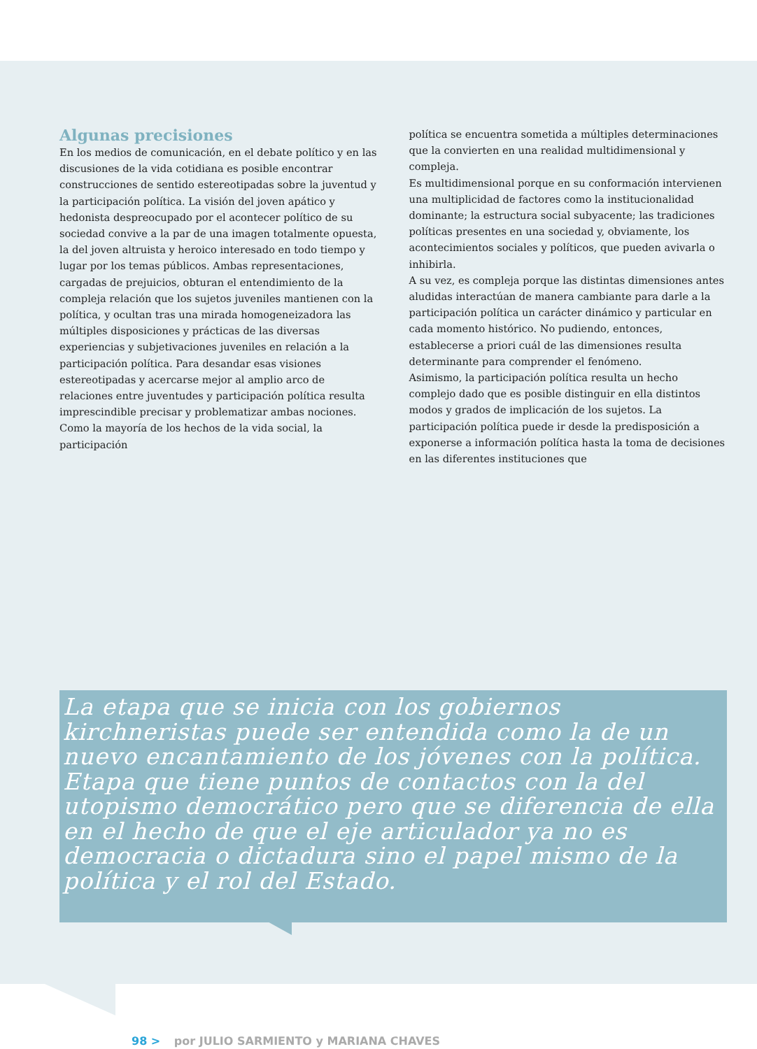Algunas precisiones
En los medios de comunicación, en el debate político y en las discusiones de la vida cotidiana es posible encontrar construcciones de sentido estereotipadas sobre la juventud y la participación política. La visión del joven apático y hedonista despreocupado por el acontecer político de su sociedad convive a la par de una imagen totalmente opuesta, la del joven altruista y heroico interesado en todo tiempo y lugar por los temas públicos. Ambas representaciones, cargadas de prejuicios, obturan el entendimiento de la compleja relación que los sujetos juveniles mantienen con la política, y ocultan tras una mirada homogeneizadora las múltiples disposiciones y prácticas de las diversas experiencias y subjetivaciones juveniles en relación a la participación política. Para desandar esas visiones estereotipadas y acercarse mejor al amplio arco de relaciones entre juventudes y participación política resulta imprescindible precisar y problematizar ambas nociones.
Como la mayoría de los hechos de la vida social, la participación
política se encuentra sometida a múltiples determinaciones que la convierten en una realidad multidimensional y compleja.
Es multidimensional porque en su conformación intervienen una multiplicidad de factores como la institucionalidad dominante; la estructura social subyacente; las tradiciones políticas presentes en una sociedad y, obviamente, los acontecimientos sociales y políticos, que pueden avivarla o inhibirla.
A su vez, es compleja porque las distintas dimensiones antes aludidas interactúan de manera cambiante para darle a la participación política un carácter dinámico y particular en cada momento histórico. No pudiendo, entonces, establecerse a priori cuál de las dimensiones resulta determinante para comprender el fenómeno.
Asimismo, la participación política resulta un hecho complejo dado que es posible distinguir en ella distintos modos y grados de implicación de los sujetos. La participación política puede ir desde la predisposición a exponerse a información política hasta la toma de decisiones en las diferentes instituciones que
La etapa que se inicia con los gobiernos kirchneristas puede ser entendida como la de un nuevo encantamiento de los jóvenes con la política. Etapa que tiene puntos de contactos con la del utopismo democrático pero que se diferencia de ella en el hecho de que el eje articulador ya no es democracia o dictadura sino el papel mismo de la política y el rol del Estado.
98 > por JULIO SARMIENTO y MARIANA CHAVES